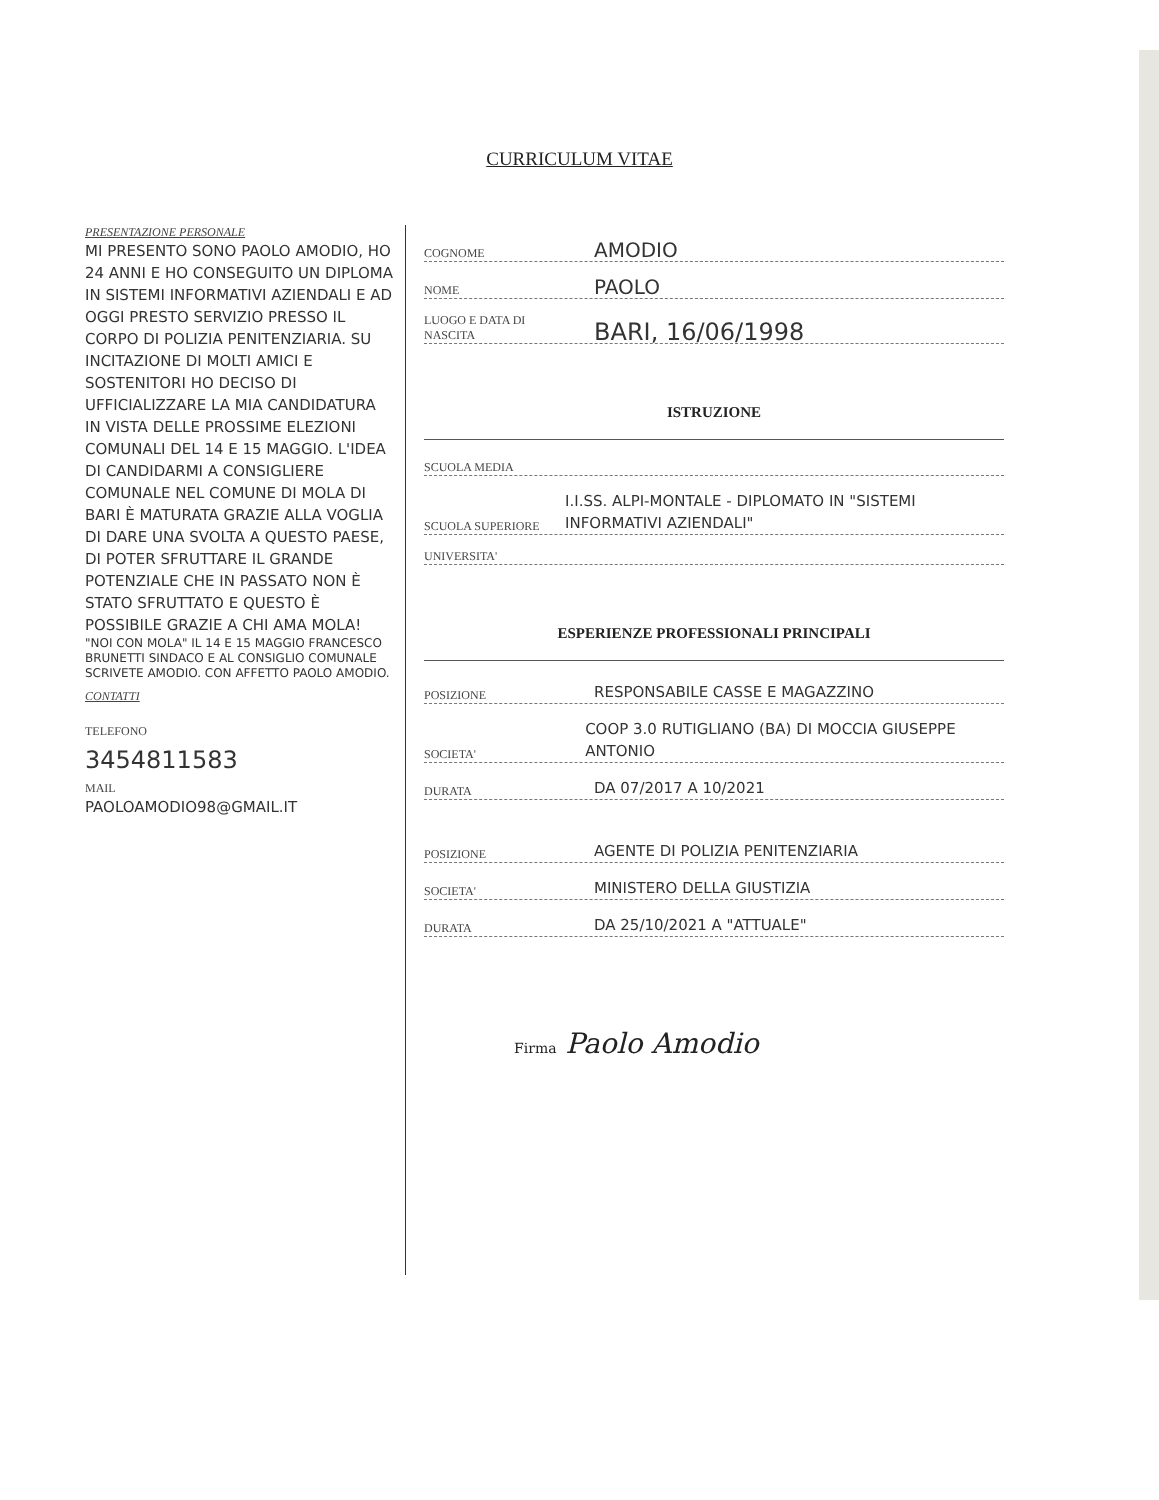CURRICULUM VITAE
PRESENTAZIONE PERSONALE
MI PRESENTO SONO PAOLO AMODIO, HO 24 ANNI E HO CONSEGUITO UN DIPLOMA IN SISTEMI INFORMATIVI AZIENDALI E AD OGGI PRESTO SERVIZIO PRESSO IL CORPO DI POLIZIA PENITENZIARIA. SU INCITAZIONE DI MOLTI AMICI E SOSTENITORI HO DECISO DI UFFICIALIZZARE LA MIA CANDIDATURA IN VISTA DELLE PROSSIME ELEZIONI COMUNALI DEL 14 E 15 MAGGIO. L'IDEA DI CANDIDARMI A CONSIGLIERE COMUNALE NEL COMUNE DI MOLA DI BARI È MATURATA GRAZIE ALLA VOGLIA DI DARE UNA SVOLTA A QUESTO PAESE, DI POTER SFRUTTARE IL GRANDE POTENZIALE CHE IN PASSATO NON È STATO SFRUTTATO E QUESTO È POSSIBILE GRAZIE A CHI AMA MOLA!
"NOI CON MOLA" IL 14 E 15 MAGGIO FRANCESCO BRUNETTI SINDACO E AL CONSIGLIO COMUNALE SCRIVETE AMODIO. CON AFFETTO PAOLO AMODIO.
CONTATTI
TELEFONO
3454811583
MAIL
PAOLOAMODIO98@GMAIL.IT
COGNOME AMODIO
NOME PAOLO
LUOGO E DATA DI NASCITA BARI, 16/06/1998
ISTRUZIONE
SCUOLA MEDIA
SCUOLA SUPERIORE I.I.SS. ALPI-MONTALE - DIPLOMATO IN "SISTEMI INFORMATIVI AZIENDALI"
UNIVERSITA'
ESPERIENZE PROFESSIONALI PRINCIPALI
POSIZIONE RESPONSABILE CASSE E MAGAZZINO
SOCIETA' COOP 3.0 RUTIGLIANO (BA) DI MOCCIA GIUSEPPE ANTONIO
DURATA DA 07/2017 A 10/2021
POSIZIONE AGENTE DI POLIZIA PENITENZIARIA
SOCIETA' MINISTERO DELLA GIUSTIZIA
DURATA DA 25/10/2021 A "ATTUALE"
Firma Paolo Amodio